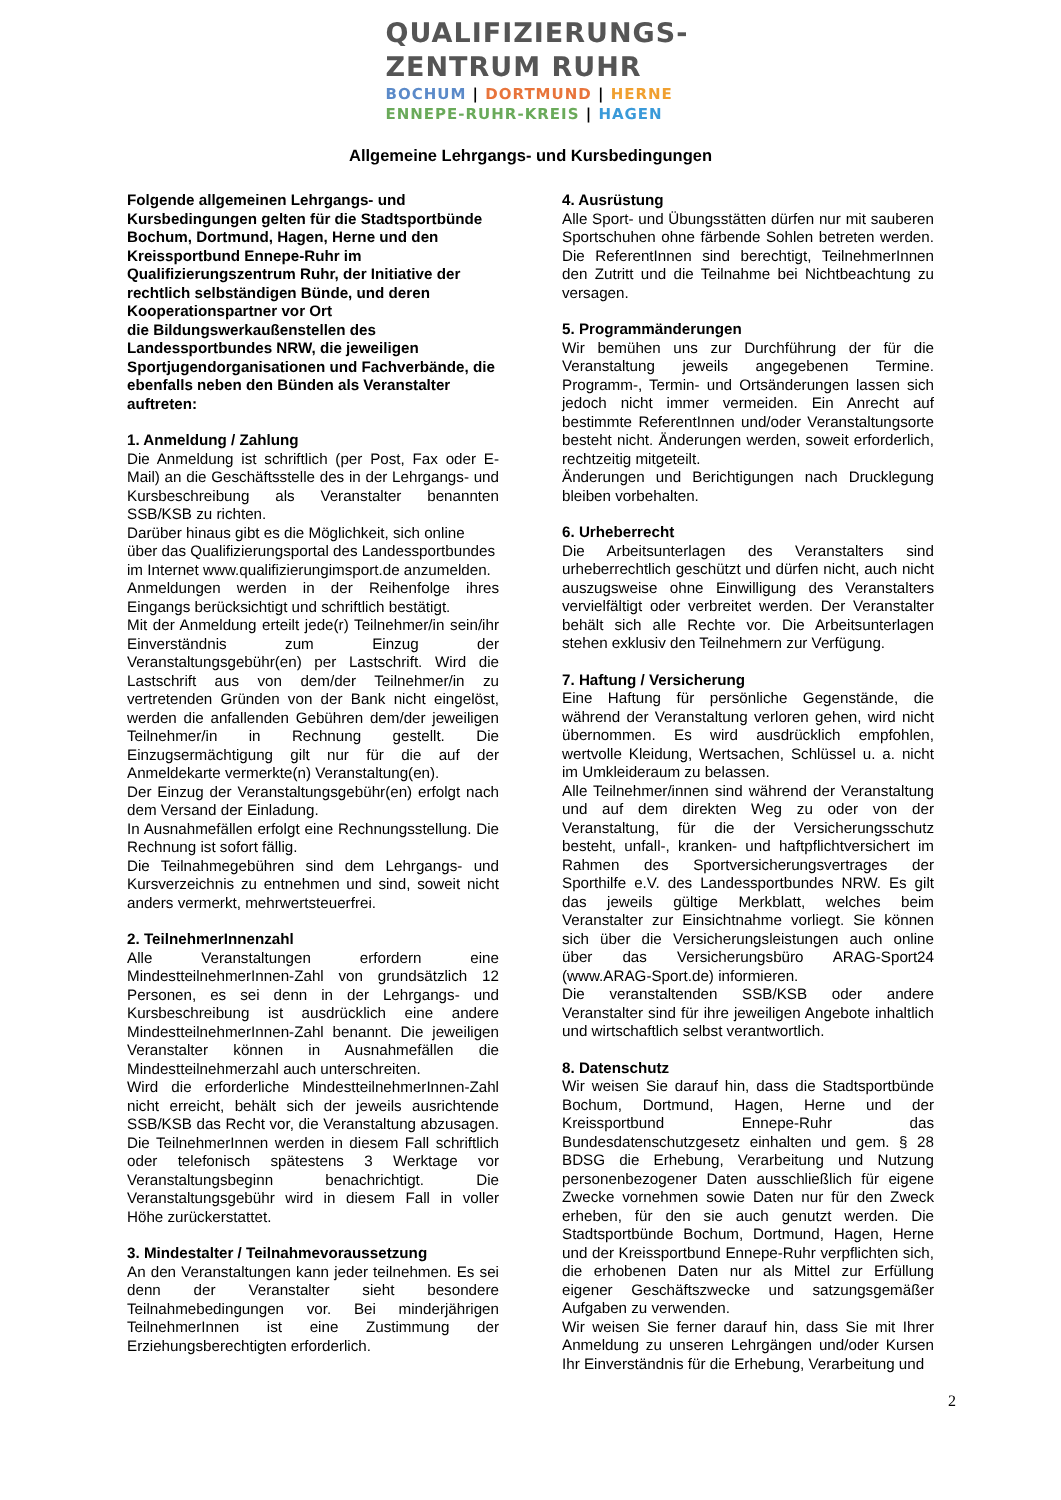QUALIFIZIERUNGS-
ZENTRUM RUHR
BOCHUM | DORTMUND | HERNE
ENNEPE-RUHR-KREIS | HAGEN
Allgemeine Lehrgangs- und Kursbedingungen
Folgende allgemeinen Lehrgangs- und Kursbedingungen gelten für die Stadtsportbünde Bochum, Dortmund, Hagen, Herne und den Kreissportbund Ennepe-Ruhr im Qualifizierungszentrum Ruhr, der Initiative der rechtlich selbständigen Bünde, und deren Kooperationspartner vor Ort
die Bildungswerkaußenstellen des Landessportbundes NRW, die jeweiligen Sportjugendorganisationen und Fachverbände, die ebenfalls neben den Bünden als Veranstalter auftreten:
1. Anmeldung / Zahlung
Die Anmeldung ist schriftlich (per Post, Fax oder E-Mail) an die Geschäftsstelle des in der Lehrgangs- und Kursbeschreibung als Veranstalter benannten SSB/KSB zu richten.
Darüber hinaus gibt es die Möglichkeit, sich online über das Qualifizierungsportal des Landessportbundes im Internet www.qualifizierungimsport.de anzumelden.
Anmeldungen werden in der Reihenfolge ihres Eingangs berücksichtigt und schriftlich bestätigt.
Mit der Anmeldung erteilt jede(r) Teilnehmer/in sein/ihr Einverständnis zum Einzug der Veranstaltungsgebühr(en) per Lastschrift. Wird die Lastschrift aus von dem/der Teilnehmer/in zu vertretenden Gründen von der Bank nicht eingelöst, werden die anfallenden Gebühren dem/der jeweiligen Teilnehmer/in in Rechnung gestellt. Die Einzugsermächtigung gilt nur für die auf der Anmeldekarte vermerkte(n) Veranstaltung(en).
Der Einzug der Veranstaltungsgebühr(en) erfolgt nach dem Versand der Einladung.
In Ausnahmefällen erfolgt eine Rechnungsstellung. Die Rechnung ist sofort fällig.
Die Teilnahmegebühren sind dem Lehrgangs- und Kursverzeichnis zu entnehmen und sind, soweit nicht anders vermerkt, mehrwertsteuerfrei.
2. TeilnehmerInnenzahl
Alle Veranstaltungen erfordern eine MindestteilnehmerInnen-Zahl von grundsätzlich 12 Personen, es sei denn in der Lehrgangs- und Kursbeschreibung ist ausdrücklich eine andere MindestteilnehmerInnen-Zahl benannt. Die jeweiligen Veranstalter können in Ausnahmefällen die Mindestteilnehmerzahl auch unterschreiten.
Wird die erforderliche MindestteilnehmerInnen-Zahl nicht erreicht, behält sich der jeweils ausrichtende SSB/KSB das Recht vor, die Veranstaltung abzusagen. Die TeilnehmerInnen werden in diesem Fall schriftlich oder telefonisch spätestens 3 Werktage vor Veranstaltungsbeginn benachrichtigt. Die Veranstaltungsgebühr wird in diesem Fall in voller Höhe zurückerstattet.
3. Mindestalter / Teilnahmevoraussetzung
An den Veranstaltungen kann jeder teilnehmen. Es sei denn der Veranstalter sieht besondere Teilnahmebedingungen vor. Bei minderjährigen TeilnehmerInnen ist eine Zustimmung der Erziehungsberechtigten erforderlich.
4. Ausrüstung
Alle Sport- und Übungsstätten dürfen nur mit sauberen Sportschuhen ohne färbende Sohlen betreten werden. Die ReferentInnen sind berechtigt, TeilnehmerInnen den Zutritt und die Teilnahme bei Nichtbeachtung zu versagen.
5. Programmänderungen
Wir bemühen uns zur Durchführung der für die Veranstaltung jeweils angegebenen Termine. Programm-, Termin- und Ortsänderungen lassen sich jedoch nicht immer vermeiden. Ein Anrecht auf bestimmte ReferentInnen und/oder Veranstaltungsorte besteht nicht. Änderungen werden, soweit erforderlich, rechtzeitig mitgeteilt.
Änderungen und Berichtigungen nach Drucklegung bleiben vorbehalten.
6. Urheberrecht
Die Arbeitsunterlagen des Veranstalters sind urheberrechtlich geschützt und dürfen nicht, auch nicht auszugsweise ohne Einwilligung des Veranstalters vervielfältigt oder verbreitet werden. Der Veranstalter behält sich alle Rechte vor. Die Arbeitsunterlagen stehen exklusiv den Teilnehmern zur Verfügung.
7. Haftung / Versicherung
Eine Haftung für persönliche Gegenstände, die während der Veranstaltung verloren gehen, wird nicht übernommen. Es wird ausdrücklich empfohlen, wertvolle Kleidung, Wertsachen, Schlüssel u. a. nicht im Umkleideraum zu belassen.
Alle Teilnehmer/innen sind während der Veranstaltung und auf dem direkten Weg zu oder von der Veranstaltung, für die der Versicherungsschutz besteht, unfall-, kranken- und haftpflichtversichert im Rahmen des Sportversicherungsvertrages der Sporthilfe e.V. des Landessportbundes NRW. Es gilt das jeweils gültige Merkblatt, welches beim Veranstalter zur Einsichtnahme vorliegt. Sie können sich über die Versicherungsleistungen auch online über das Versicherungsbüro ARAG-Sport24 (www.ARAG-Sport.de) informieren.
Die veranstaltenden SSB/KSB oder andere Veranstalter sind für ihre jeweiligen Angebote inhaltlich und wirtschaftlich selbst verantwortlich.
8. Datenschutz
Wir weisen Sie darauf hin, dass die Stadtsportbünde Bochum, Dortmund, Hagen, Herne und der Kreissportbund Ennepe-Ruhr das Bundesdatenschutzgesetz einhalten und gem. § 28 BDSG die Erhebung, Verarbeitung und Nutzung personenbezogener Daten ausschließlich für eigene Zwecke vornehmen sowie Daten nur für den Zweck erheben, für den sie auch genutzt werden. Die Stadtsportbünde Bochum, Dortmund, Hagen, Herne und der Kreissportbund Ennepe-Ruhr verpflichten sich, die erhobenen Daten nur als Mittel zur Erfüllung eigener Geschäftszwecke und satzungsgemäßer Aufgaben zu verwenden.
Wir weisen Sie ferner darauf hin, dass Sie mit Ihrer Anmeldung zu unseren Lehrgängen und/oder Kursen Ihr Einverständnis für die Erhebung, Verarbeitung und
2